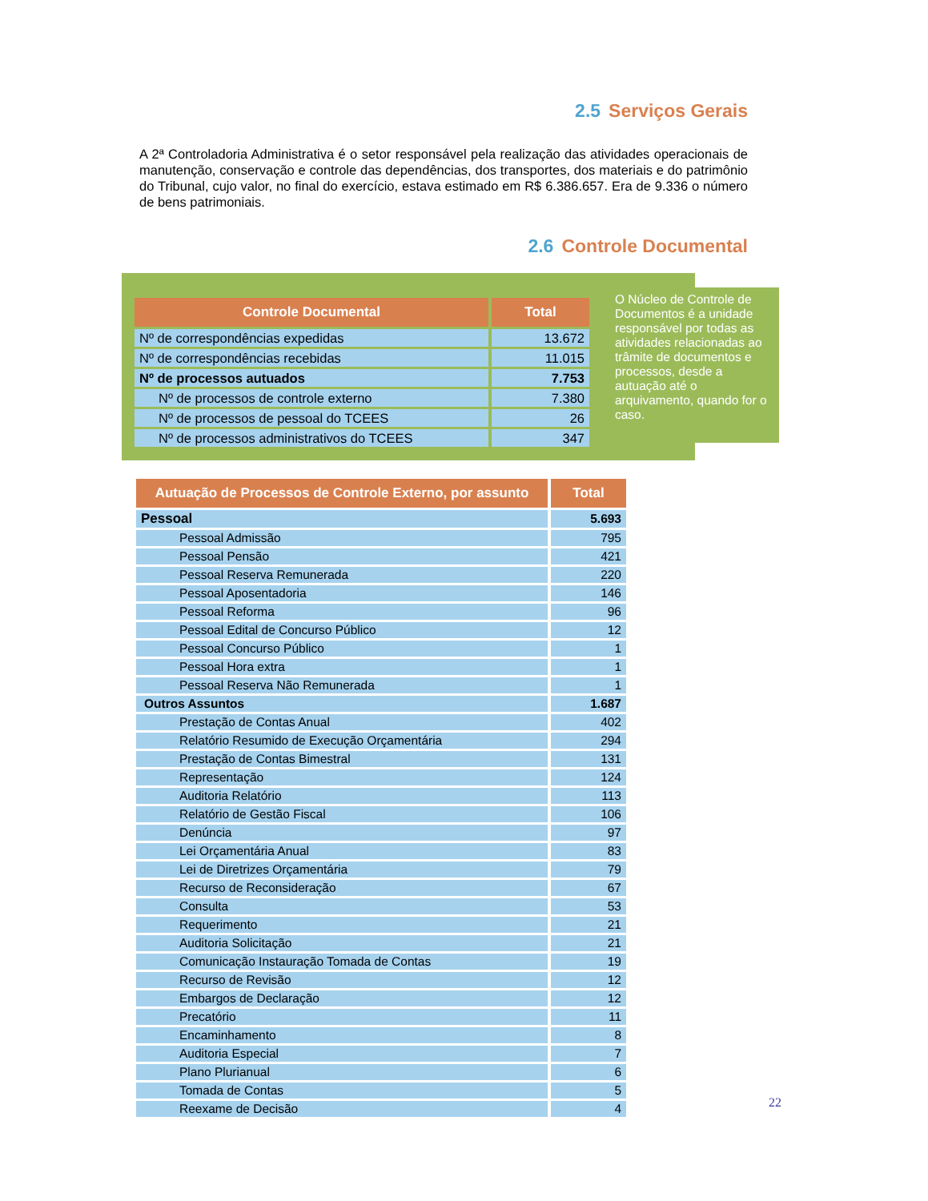2.5 Serviços Gerais
A 2ª Controladoria Administrativa é o setor responsável pela realização das atividades operacionais de manutenção, conservação e controle das dependências, dos transportes, dos materiais e do patrimônio do Tribunal, cujo valor, no final do exercício, estava estimado em R$ 6.386.657. Era de 9.336 o número de bens patrimoniais.
2.6 Controle Documental
| Controle Documental | Total |
| --- | --- |
| Nº de correspondências expedidas | 13.672 |
| Nº de correspondências recebidas | 11.015 |
| Nº de processos autuados | 7.753 |
| Nº de processos de controle externo | 7.380 |
| Nº de processos de pessoal do TCEES | 26 |
| Nº de processos administrativos do TCEES | 347 |
O Núcleo de Controle de Documentos é a unidade responsável por todas as atividades relacionadas ao trâmite de documentos e processos, desde a autuação até o arquivamento, quando for o caso.
| Autuação de Processos de Controle Externo, por assunto | Total |
| --- | --- |
| Pessoal | 5.693 |
| Pessoal Admissão | 795 |
| Pessoal Pensão | 421 |
| Pessoal Reserva Remunerada | 220 |
| Pessoal Aposentadoria | 146 |
| Pessoal Reforma | 96 |
| Pessoal Edital de Concurso Público | 12 |
| Pessoal Concurso Público | 1 |
| Pessoal Hora extra | 1 |
| Pessoal Reserva Não Remunerada | 1 |
| Outros Assuntos | 1.687 |
| Prestação de Contas Anual | 402 |
| Relatório Resumido de Execução Orçamentária | 294 |
| Prestação de Contas Bimestral | 131 |
| Representação | 124 |
| Auditoria Relatório | 113 |
| Relatório de Gestão Fiscal | 106 |
| Denúncia | 97 |
| Lei Orçamentária Anual | 83 |
| Lei de Diretrizes Orçamentária | 79 |
| Recurso de Reconsideração | 67 |
| Consulta | 53 |
| Requerimento | 21 |
| Auditoria Solicitação | 21 |
| Comunicação Instauração Tomada de Contas | 19 |
| Recurso de Revisão | 12 |
| Embargos de Declaração | 12 |
| Precatório | 11 |
| Encaminhamento | 8 |
| Auditoria Especial | 7 |
| Plano Plurianual | 6 |
| Tomada de Contas | 5 |
| Reexame de Decisão | 4 |
22